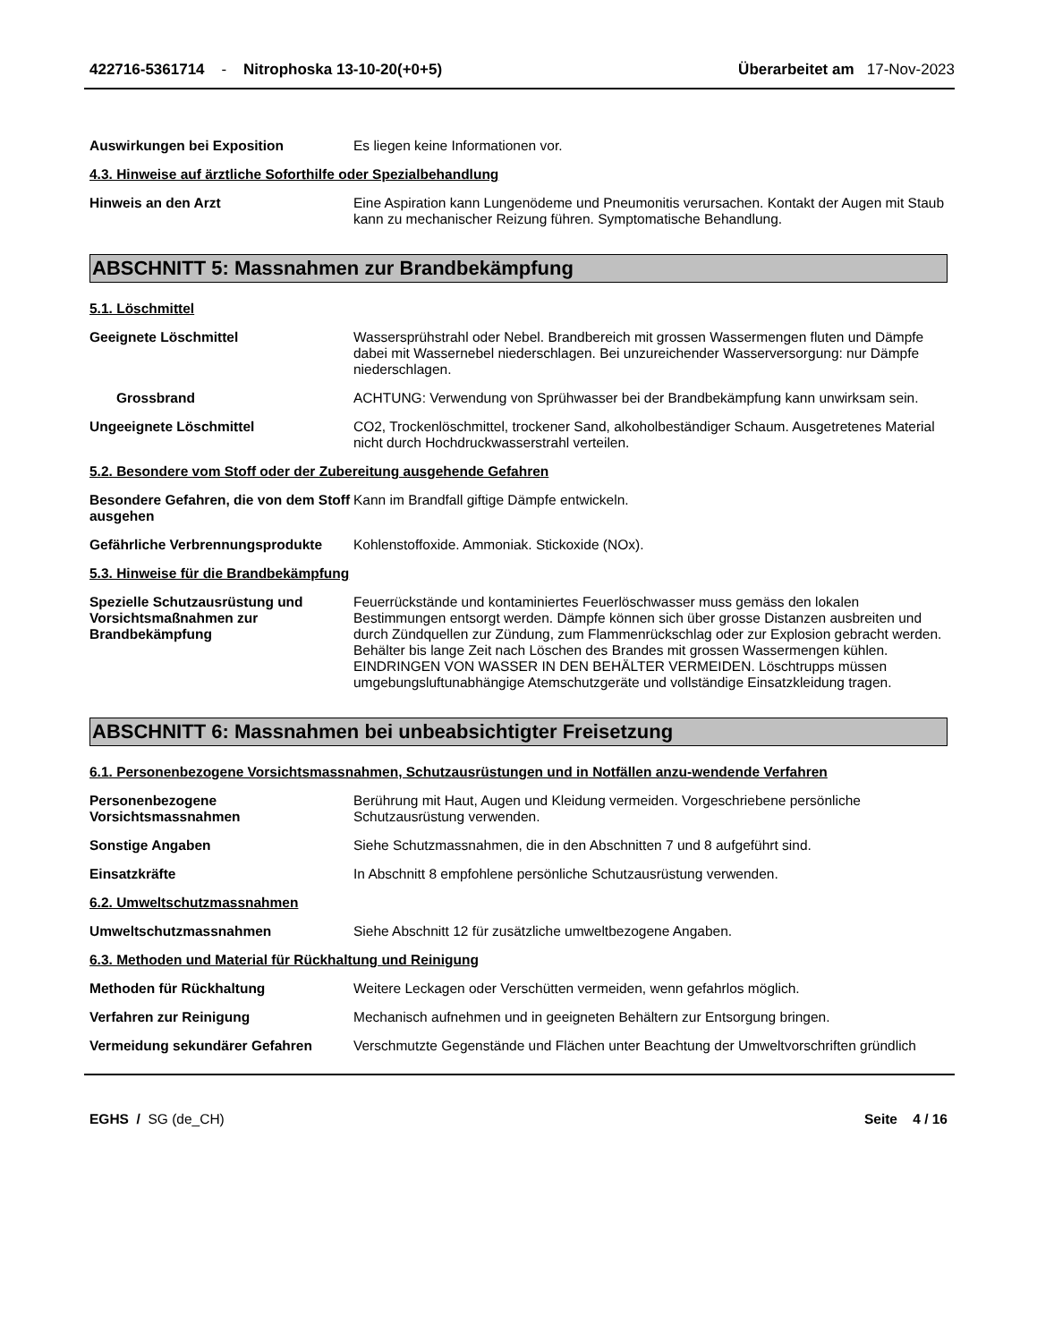422716-5361714 - Nitrophoska 13-10-20(+0+5)
Überarbeitet am 17-Nov-2023
Auswirkungen bei Exposition Es liegen keine Informationen vor.
4.3. Hinweise auf ärztliche Soforthilfe oder Spezialbehandlung
Hinweis an den Arzt Eine Aspiration kann Lungenödeme und Pneumonitis verursachen. Kontakt der Augen mit Staub kann zu mechanischer Reizung führen. Symptomatische Behandlung.
ABSCHNITT 5: Massnahmen zur Brandbekämpfung
5.1. Löschmittel
Geeignete Löschmittel Wassersprühstrahl oder Nebel. Brandbereich mit grossen Wassermengen fluten und Dämpfe dabei mit Wassernebel niederschlagen. Bei unzureichender Wasserversorgung: nur Dämpfe niederschlagen.
Grossbrand ACHTUNG: Verwendung von Sprühwasser bei der Brandbekämpfung kann unwirksam sein.
Ungeeignete Löschmittel CO2, Trockenlöschmittel, trockener Sand, alkoholbeständiger Schaum. Ausgetretenes Material nicht durch Hochdruckwasserstrahl verteilen.
5.2. Besondere vom Stoff oder der Zubereitung ausgehende Gefahren
Besondere Gefahren, die von dem Stoff ausgehen
Kann im Brandfall giftige Dämpfe entwickeln.
Gefährliche Verbrennungsprodukte
Kohlenstoffoxide. Ammoniak. Stickoxide (NOx).
5.3. Hinweise für die Brandbekämpfung
Spezielle Schutzausrüstung und Vorsichtsmaßnahmen zur Brandbekämpfung
Feuerrückstände und kontaminiertes Feuerlöschwasser muss gemäss den lokalen Bestimmungen entsorgt werden. Dämpfe können sich über grosse Distanzen ausbreiten und durch Zündquellen zur Zündung, zum Flammenrückschlag oder zur Explosion gebracht werden. Behälter bis lange Zeit nach Löschen des Brandes mit grossen Wassermengen kühlen. EINDRINGEN VON WASSER IN DEN BEHÄLTER VERMEIDEN. Löschtrupps müssen umgebungsluftunabhängige Atemschutzgeräte und vollständige Einsatzkleidung tragen.
ABSCHNITT 6: Massnahmen bei unbeabsichtigter Freisetzung
6.1. Personenbezogene Vorsichtsmassnahmen, Schutzausrüstungen und in Notfällen anzu-wendende Verfahren
Personenbezogene Vorsichtsmassnahmen
Berührung mit Haut, Augen und Kleidung vermeiden. Vorgeschriebene persönliche Schutzausrüstung verwenden.
Sonstige Angaben Siehe Schutzmassnahmen, die in den Abschnitten 7 und 8 aufgeführt sind.
Einsatzkräfte In Abschnitt 8 empfohlene persönliche Schutzausrüstung verwenden.
6.2. Umweltschutzmassnahmen
Umweltschutzmassnahmen Siehe Abschnitt 12 für zusätzliche umweltbezogene Angaben.
6.3. Methoden und Material für Rückhaltung und Reinigung
Methoden für Rückhaltung Weitere Leckagen oder Verschütten vermeiden, wenn gefahrlos möglich.
Verfahren zur Reinigung Mechanisch aufnehmen und in geeigneten Behältern zur Entsorgung bringen.
Vermeidung sekundärer Gefahren Verschmutzte Gegenstände und Flächen unter Beachtung der Umweltvorschriften gründlich
EGHS / SG (de_CH) Seite 4 / 16